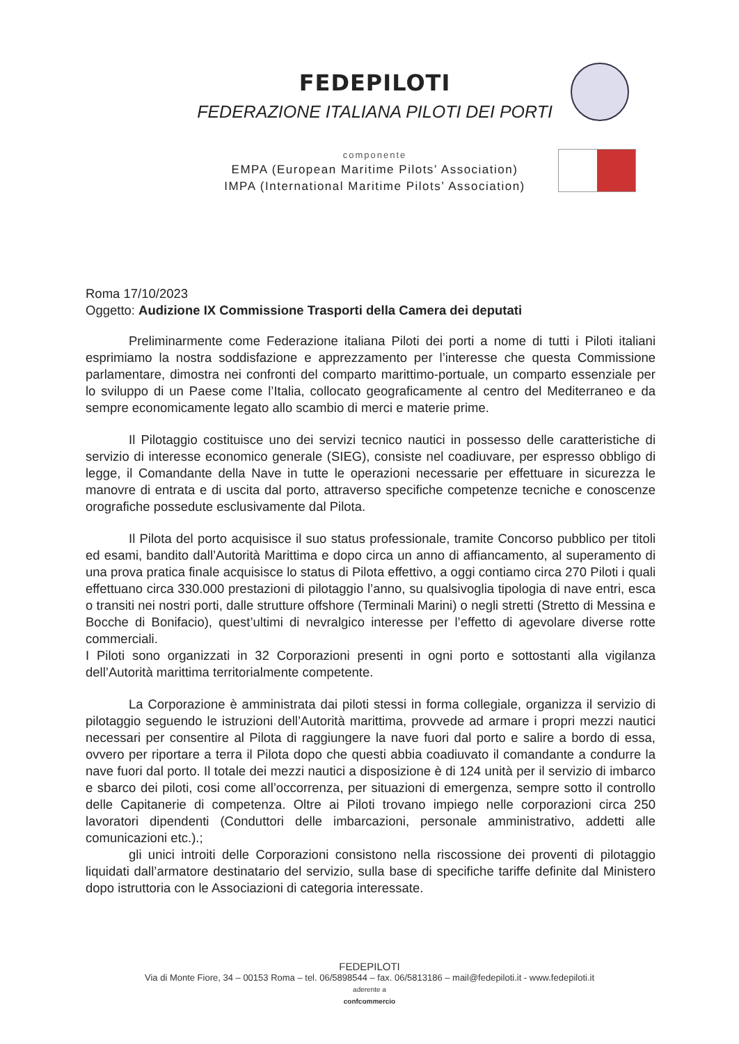FEDEPILOTI
FEDERAZIONE ITALIANA PILOTI DEI PORTI
componente
EMPA (European Maritime Pilots’ Association)
IMPA (International Maritime Pilots’ Association)
Roma 17/10/2023
Oggetto: Audizione IX Commissione Trasporti della Camera dei deputati
Preliminarmente come Federazione italiana Piloti dei porti a nome di tutti i Piloti italiani esprimiamo la nostra soddisfazione e apprezzamento per l’interesse che questa Commissione parlamentare, dimostra nei confronti del comparto marittimo-portuale, un comparto essenziale per lo sviluppo di un Paese come l’Italia, collocato geograficamente al centro del Mediterraneo e da sempre economicamente legato allo scambio di merci e materie prime.
Il Pilotaggio costituisce uno dei servizi tecnico nautici in possesso delle caratteristiche di servizio di interesse economico generale (SIEG), consiste nel coadiuvare, per espresso obbligo di legge, il Comandante della Nave in tutte le operazioni necessarie per effettuare in sicurezza le manovre di entrata e di uscita dal porto, attraverso specifiche competenze tecniche e conoscenze orografiche possedute esclusivamente dal Pilota.
Il Pilota del porto acquisisce il suo status professionale, tramite Concorso pubblico per titoli ed esami, bandito dall’Autorità Marittima e dopo circa un anno di affiancamento, al superamento di una prova pratica finale acquisisce lo status di Pilota effettivo, a oggi contiamo circa 270 Piloti i quali effettuano circa 330.000 prestazioni di pilotaggio l’anno, su qualsivoglia tipologia di nave entri, esca o transiti nei nostri porti, dalle strutture offshore (Terminali Marini) o negli stretti (Stretto di Messina e Bocche di Bonifacio), quest’ultimi di nevralgico interesse per l’effetto di agevolare diverse rotte commerciali.
I Piloti sono organizzati in 32 Corporazioni presenti in ogni porto e sottostanti alla vigilanza dell’Autorità marittima territorialmente competente.
La Corporazione è amministrata dai piloti stessi in forma collegiale, organizza il servizio di pilotaggio seguendo le istruzioni dell’Autorità marittima, provvede ad armare i propri mezzi nautici necessari per consentire al Pilota di raggiungere la nave fuori dal porto e salire a bordo di essa, ovvero per riportare a terra il Pilota dopo che questi abbia coadiuvato il comandante a condurre la nave fuori dal porto. Il totale dei mezzi nautici a disposizione è di 124 unità per il servizio di imbarco e sbarco dei piloti, cosi come all’occorrenza, per situazioni di emergenza, sempre sotto il controllo delle Capitanerie di competenza. Oltre ai Piloti trovano impiego nelle corporazioni circa 250 lavoratori dipendenti (Conduttori delle imbarcazioni, personale amministrativo, addetti alle comunicazioni etc.).;
gli unici introiti delle Corporazioni consistono nella riscossione dei proventi di pilotaggio liquidati dall’armatore destinatario del servizio, sulla base di specifiche tariffe definite dal Ministero dopo istruttoria con le Associazioni di categoria interessate.
FEDEPILOTI
Via di Monte Fiore, 34 – 00153 Roma – tel. 06/5898544 – fax. 06/5813186 – mail@fedepiloti.it - www.fedepiloti.it
aderente a
confcommercio